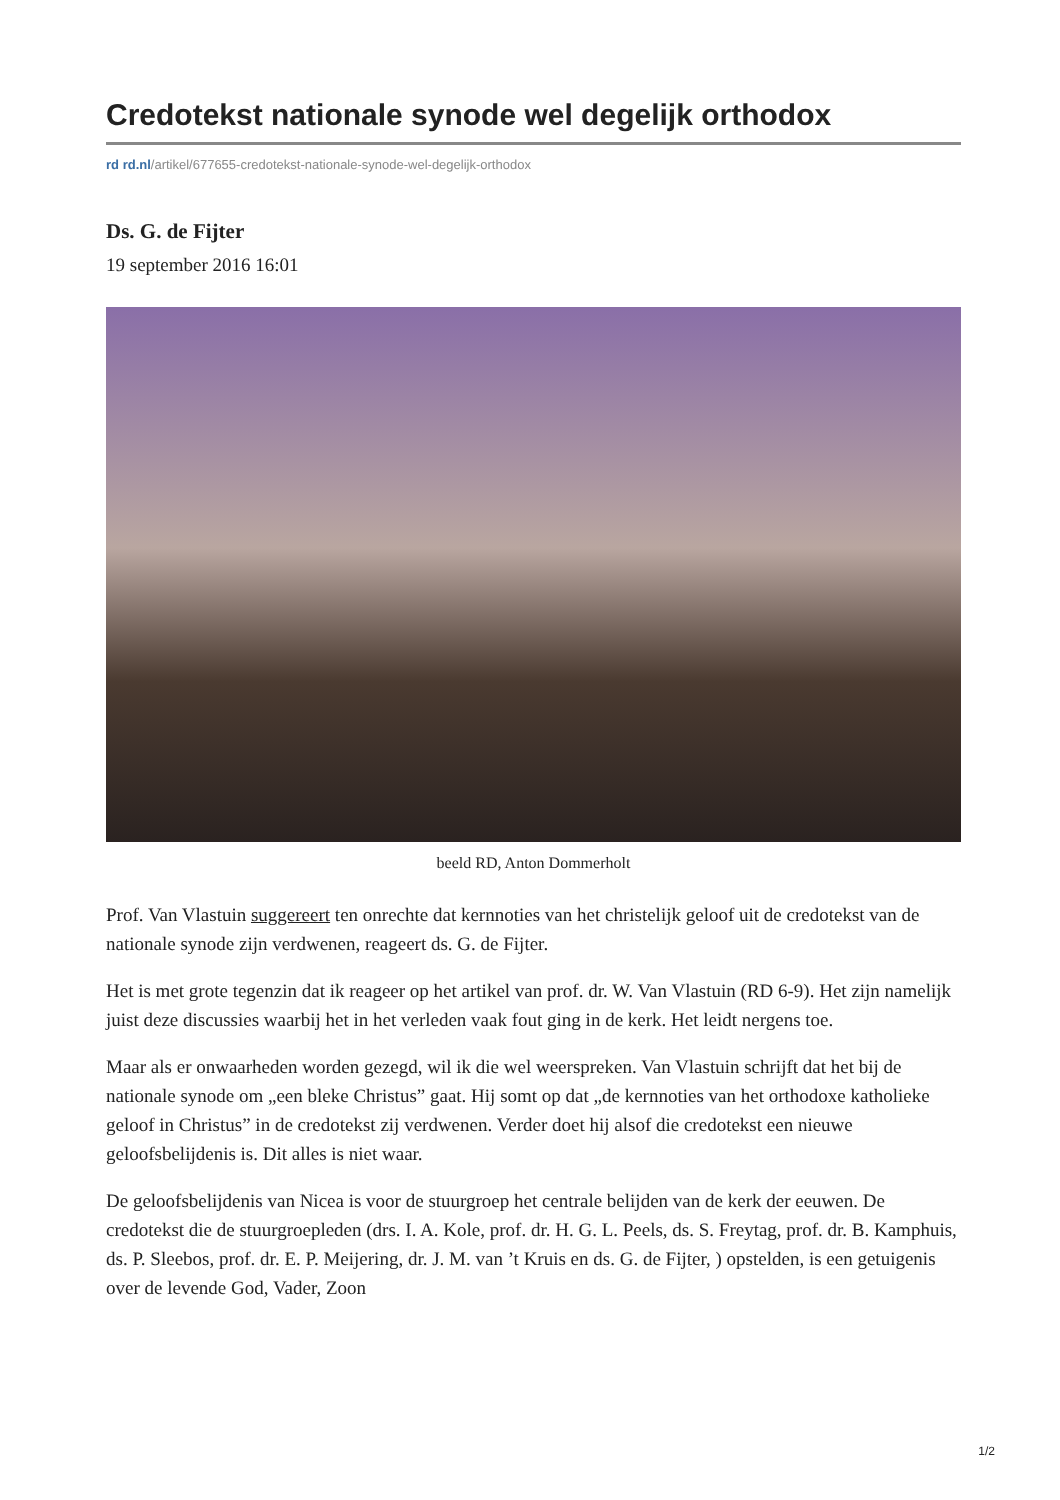Credotekst nationale synode wel degelijk orthodox
rd rd.nl/artikel/677655-credotekst-nationale-synode-wel-degelijk-orthodox
Ds. G. de Fijter
19 september 2016 16:01
beeld RD, Anton Dommerholt
Prof. Van Vlastuin suggereert ten onrechte dat kernnoties van het christelijk geloof uit de credotekst van de nationale synode zijn verdwenen, reageert ds. G. de Fijter.
Het is met grote tegenzin dat ik reageer op het artikel van prof. dr. W. Van Vlastuin (RD 6-9). Het zijn namelijk juist deze discussies waarbij het in het verleden vaak fout ging in de kerk. Het leidt nergens toe.
Maar als er onwaarheden worden gezegd, wil ik die wel weerspreken. Van Vlastuin schrijft dat het bij de nationale synode om „een bleke Christus” gaat. Hij somt op dat „de kernnoties van het orthodoxe katholieke geloof in Christus” in de credotekst zij verdwenen. Verder doet hij alsof die credotekst een nieuwe geloofsbelijdenis is. Dit alles is niet waar.
De geloofsbelijdenis van Nicea is voor de stuurgroep het centrale belijden van de kerk der eeuwen. De credotekst die de stuurgroepleden (drs. I. A. Kole, prof. dr. H. G. L. Peels, ds. S. Freytag, prof. dr. B. Kamphuis, ds. P. Sleebos, prof. dr. E. P. Meijering, dr. J. M. van ’t Kruis en ds. G. de Fijter, ) opstelden, is een getuigenis over de levende God, Vader, Zoon
1/2